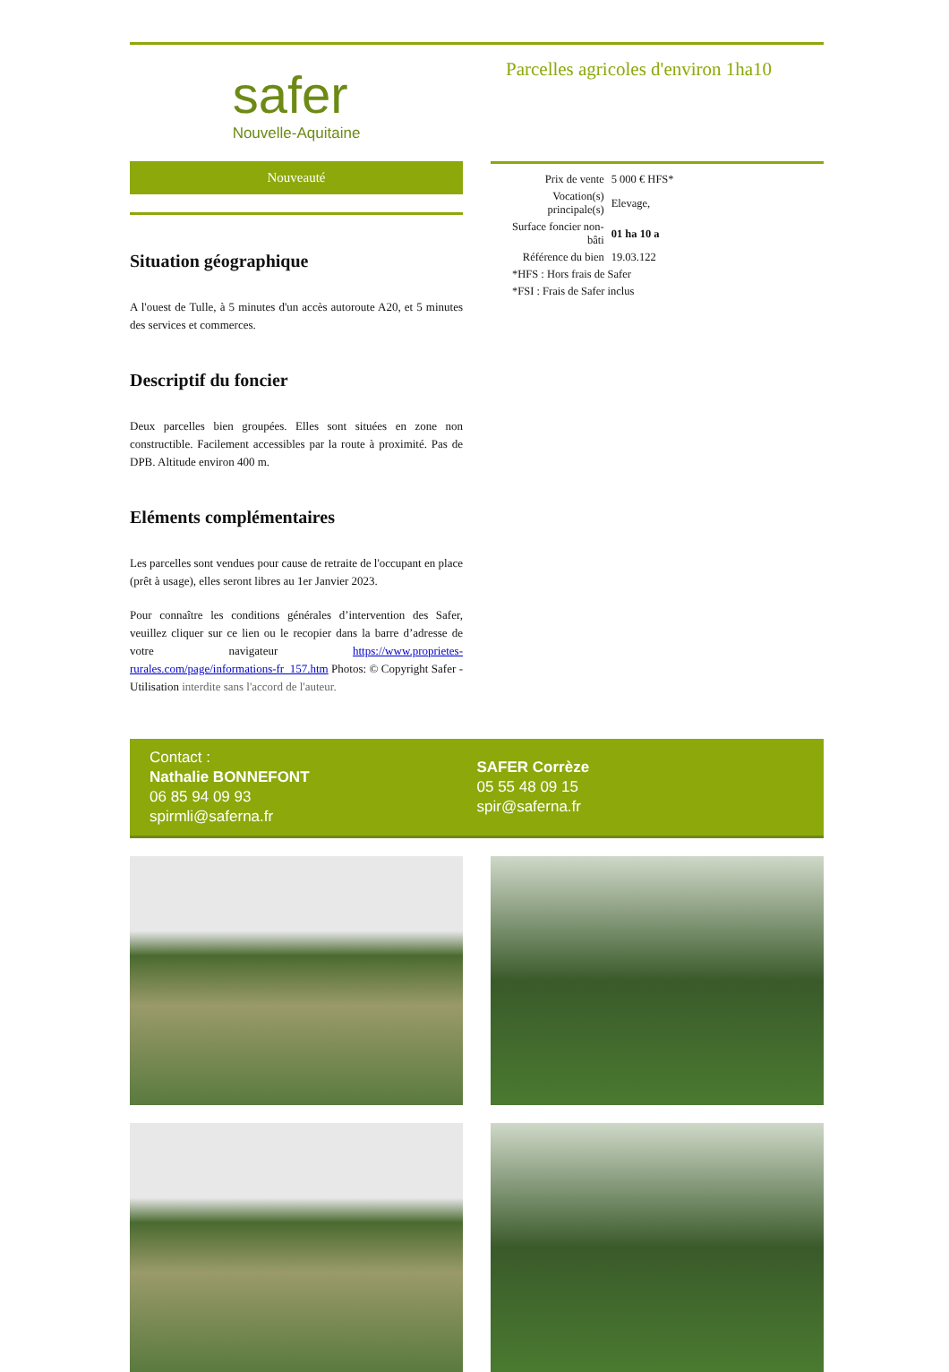safer
Nouvelle-Aquitaine
Nouveauté
Situation géographique
A l'ouest de Tulle, à 5 minutes d'un accès autoroute A20, et 5 minutes des services et commerces.
Descriptif du foncier
Deux parcelles bien groupées. Elles sont situées en zone non constructible. Facilement accessibles par la route à proximité. Pas de DPB. Altitude environ 400 m.
Eléments complémentaires
Les parcelles sont vendues pour cause de retraite de l'occupant en place (prêt à usage), elles seront libres au 1er Janvier 2023.
Pour connaître les conditions générales d’intervention des Safer, veuillez cliquer sur ce lien ou le recopier dans la barre d’adresse de votre navigateur https://www.proprietes-rurales.com/page/informations-fr_157.htm Photos: © Copyright Safer - Utilisation interdite sans l'accord de l'auteur.
Parcelles agricoles d'environ 1ha10
| Prix de vente | 5 000 € HFS* |
| Vocation(s) principale(s) | Elevage, |
| Surface foncier non- bâti | 01 ha 10 a |
| Référence du bien | 19.03.122 |
| *HFS : Hors frais de Safer | |
| *FSI : Frais de Safer inclus | |
Contact :
Nathalie BONNEFONT
06 85 94 09 93
spirmli@saferna.fr
SAFER Corrèze
05 55 48 09 15
spir@saferna.fr